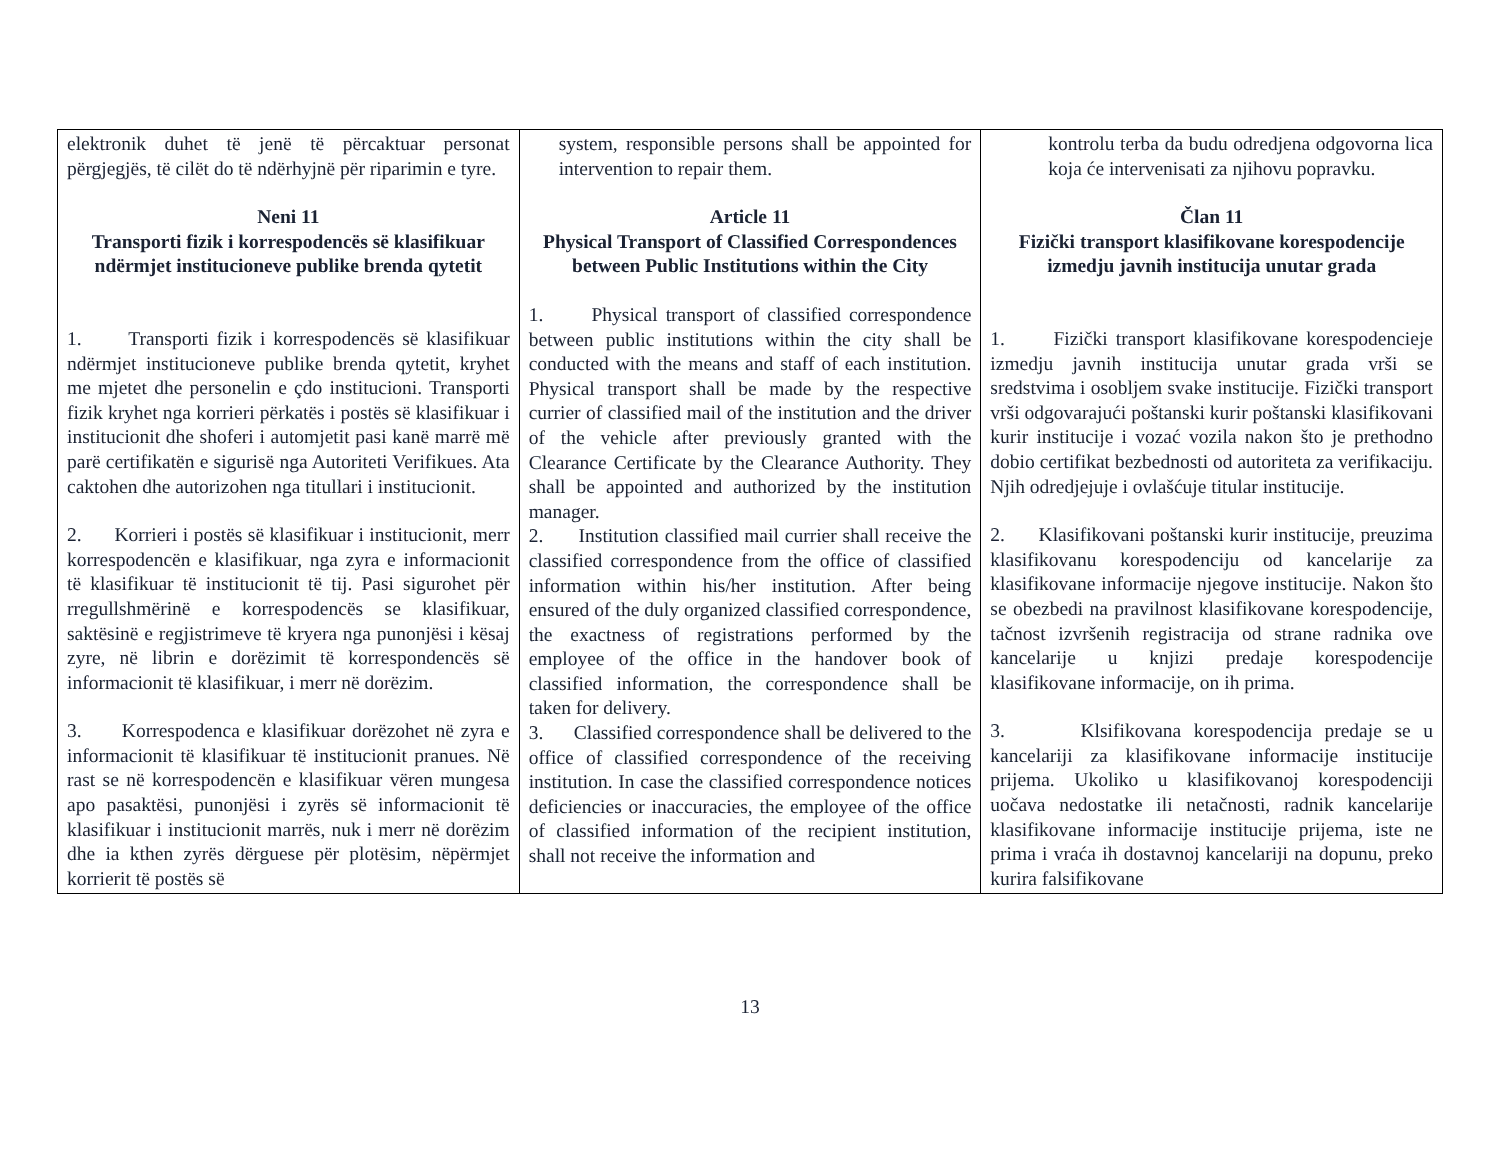| elektronik duhet të jenë të përcaktuar personat përgjegjës, të cilët do të ndërhyjnë për riparimin e tyre. Neni 11 Transporti fizik i korrespodencës së klasifikuar ndërmjet institucioneve publike brenda qytetit 1. Transporti fizik i korrespodencës së klasifikuar ndërmjet institucioneve publike brenda qytetit, kryhet me mjetet dhe personelin e çdo institucioni. Transporti fizik kryhet nga korrieri përkatës i postës së klasifikuar i institucionit dhe shoferi i automjetit pasi kanë marrë më parë certifikatën e sigurisë nga Autoriteti Verifikues. Ata caktohen dhe autorizohen nga titullari i institucionit. 2. Korrieri i postës së klasifikuar i institucionit, merr korrespodencën e klasifikuar, nga zyra e informacionit të klasifikuar të institucionit të tij. Pasi sigurohet për rregullshmërinë e korrespodencës se klasifikuar, saktësinë e regjistrimeve të kryera nga punonjësi i kësaj zyre, në librin e dorëzimit të korrespondencës së informacionit të klasifikuar, i merr në dorëzim. 3. Korrespodenca e klasifikuar dorëzohet në zyra e informacionit të klasifikuar të institucionit pranues. Në rast se në korrespodencën e klasifikuar vëren mungesa apo pasaktësi, punonjësi i zyrës së informacionit të klasifikuar i institucionit marrës, nuk i merr në dorëzim dhe ia kthen zyrës dërguese për plotësim, nëpërmjet korrierit të postës së | system, responsible persons shall be appointed for intervention to repair them. Article 11 Physical Transport of Classified Correspondences between Public Institutions within the City 1. Physical transport of classified correspondence between public institutions within the city shall be conducted with the means and staff of each institution. Physical transport shall be made by the respective currier of classified mail of the institution and the driver of the vehicle after previously granted with the Clearance Certificate by the Clearance Authority. They shall be appointed and authorized by the institution manager. 2. Institution classified mail currier shall receive the classified correspondence from the office of classified information within his/her institution. After being ensured of the duly organized classified correspondence, the exactness of registrations performed by the employee of the office in the handover book of classified information, the correspondence shall be taken for delivery. 3. Classified correspondence shall be delivered to the office of classified correspondence of the receiving institution. In case the classified correspondence notices deficiencies or inaccuracies, the employee of the office of classified information of the recipient institution, shall not receive the information and | kontrolu terba da budu odredjena odgovorna lica koja će intervenisati za njihovu popravku. Član 11 Fizički transport klasifikovane korespodencije izmedju javnih institucija unutar grada 1. Fizički transport klasifikovane korespodencieje izmedju javnih institucija unutar grada vrši se sredstvima i osobljem svake institucije. Fizički transport vrši odgovarajući poštanski kurir poštanski klasifikovani kurir institucije i vozać vozila nakon što je prethodno dobio certifikat bezbednosti od autoriteta za verifikaciju. Njih odredjejuje i ovlašćuje titular institucije. 2. Klasifikovani poštanski kurir institucije, preuzima klasifikovanu korespodenciju od kancelarije za klasifikovane informacije njegove institucije. Nakon što se obezbedi na pravilnost klasifikovane korespodencije, tačnost izvršenih registracija od strane radnika ove kancelarije u knjizi predaje korespodencije klasifikovane informacije, on ih prima. 3. Klsifikovana korespodencija predaje se u kancelariji za klasifikovane informacije institucije prijema. Ukoliko u klasifikovanoj korespodenciji uočava nedostatke ili netačnosti, radnik kancelarije klasifikovane informacije institucije prijema, iste ne prima i vraća ih dostavnoj kancelariji na dopunu, preko kurira falsifikovane |
13